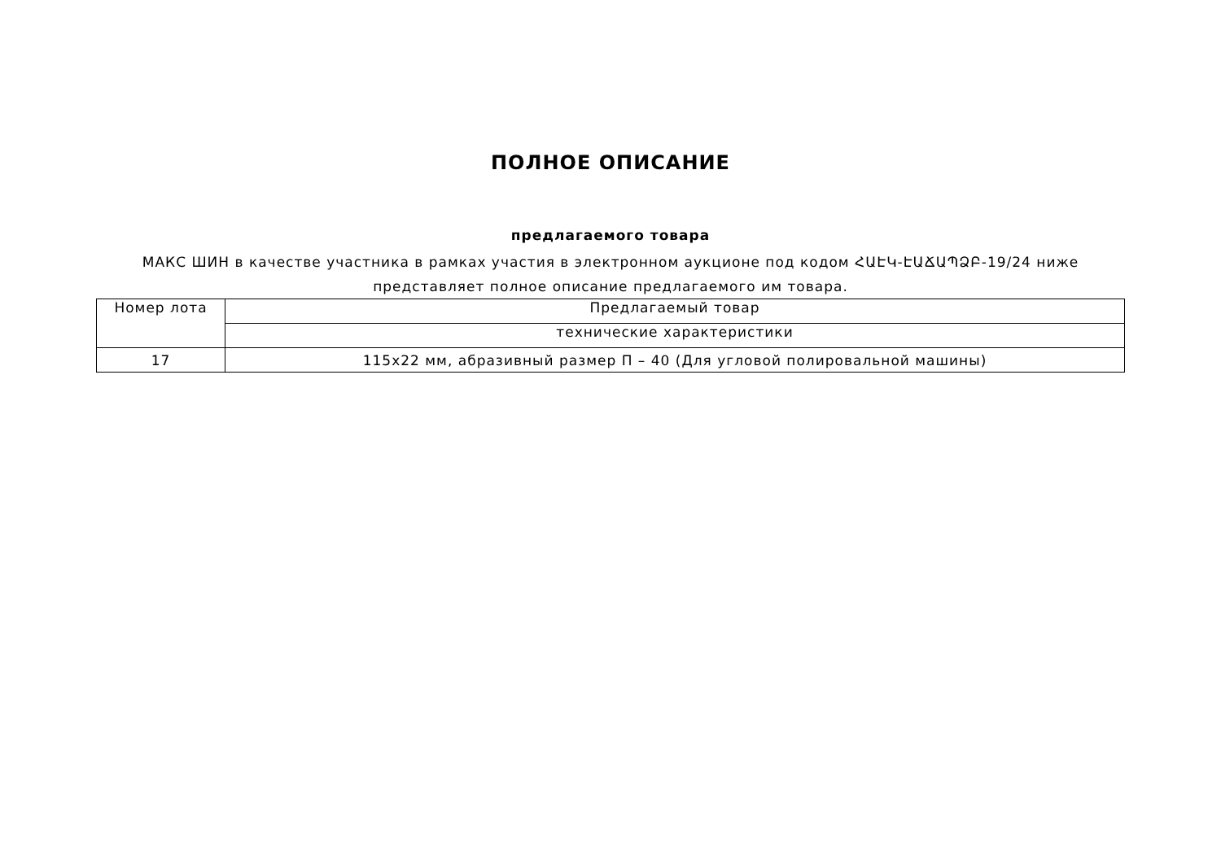ПОЛНОЕ ОПИСАНИЕ
предлагаемого товара
МАКС ШИН в качестве участника в рамках участия в электронном аукционе под кодом ՀԱԷԿ-ԷԱՃԱՊՁԲ-19/24 ниже представляет полное описание предлагаемого им товара.
| Номер лота | Предлагаемый товар |
| --- | --- |
| | технические характеристики |
| 17 | 115x22 мм, абразивный размер П – 40 (Для угловой полировальной машины) |